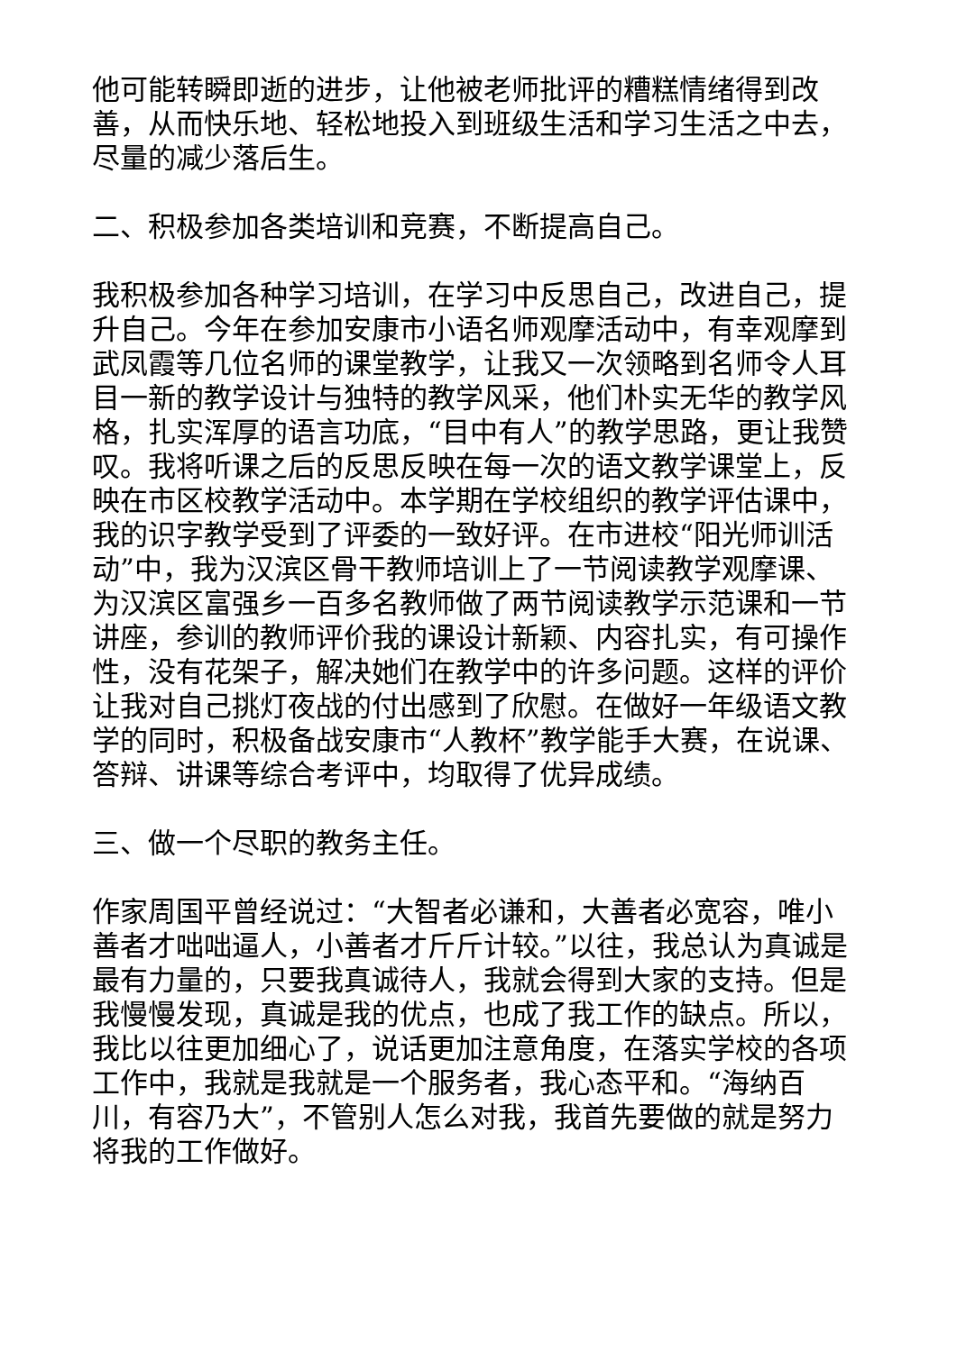他可能转瞬即逝的进步，让他被老师批评的糟糕情绪得到改善，从而快乐地、轻松地投入到班级生活和学习生活之中去，尽量的减少落后生。
二、积极参加各类培训和竞赛，不断提高自己。
我积极参加各种学习培训，在学习中反思自己，改进自己，提升自己。今年在参加安康市小语名师观摩活动中，有幸观摩到武凤霞等几位名师的课堂教学，让我又一次领略到名师令人耳目一新的教学设计与独特的教学风采，他们朴实无华的教学风格，扎实浑厚的语言功底，“目中有人”的教学思路，更让我赞叹。我将听课之后的反思反映在每一次的语文教学课堂上，反映在市区校教学活动中。本学期在学校组织的教学评估课中，我的识字教学受到了评委的一致好评。在市进校“阳光师训活动”中，我为汉滨区骨干教师培训上了一节阅读教学观摩课、为汉滨区富强乡一百多名教师做了两节阅读教学示范课和一节讲座，参训的教师评价我的课设计新颖、内容扎实，有可操作性，没有花架子，解决她们在教学中的许多问题。这样的评价让我对自己挑灯夜战的付出感到了欣慰。在做好一年级语文教学的同时，积极备战安康市“人教杯”教学能手大赛，在说课、答辩、讲课等综合考评中，均取得了优异成绩。
三、做一个尽职的教务主任。
作家周国平曾经说过：“大智者必谦和，大善者必宽容，唯小善者才咄咄逼人，小善者才斤斤计较。”以往，我总认为真诚是最有力量的，只要我真诚待人，我就会得到大家的支持。但是我慢慢发现，真诚是我的优点，也成了我工作的缺点。所以，我比以往更加细心了，说话更加注意角度，在落实学校的各项工作中，我就是我就是一个服务者，我心态平和。“海纳百川，有容乃大”，不管别人怎么对我，我首先要做的就是努力将我的工作做好。